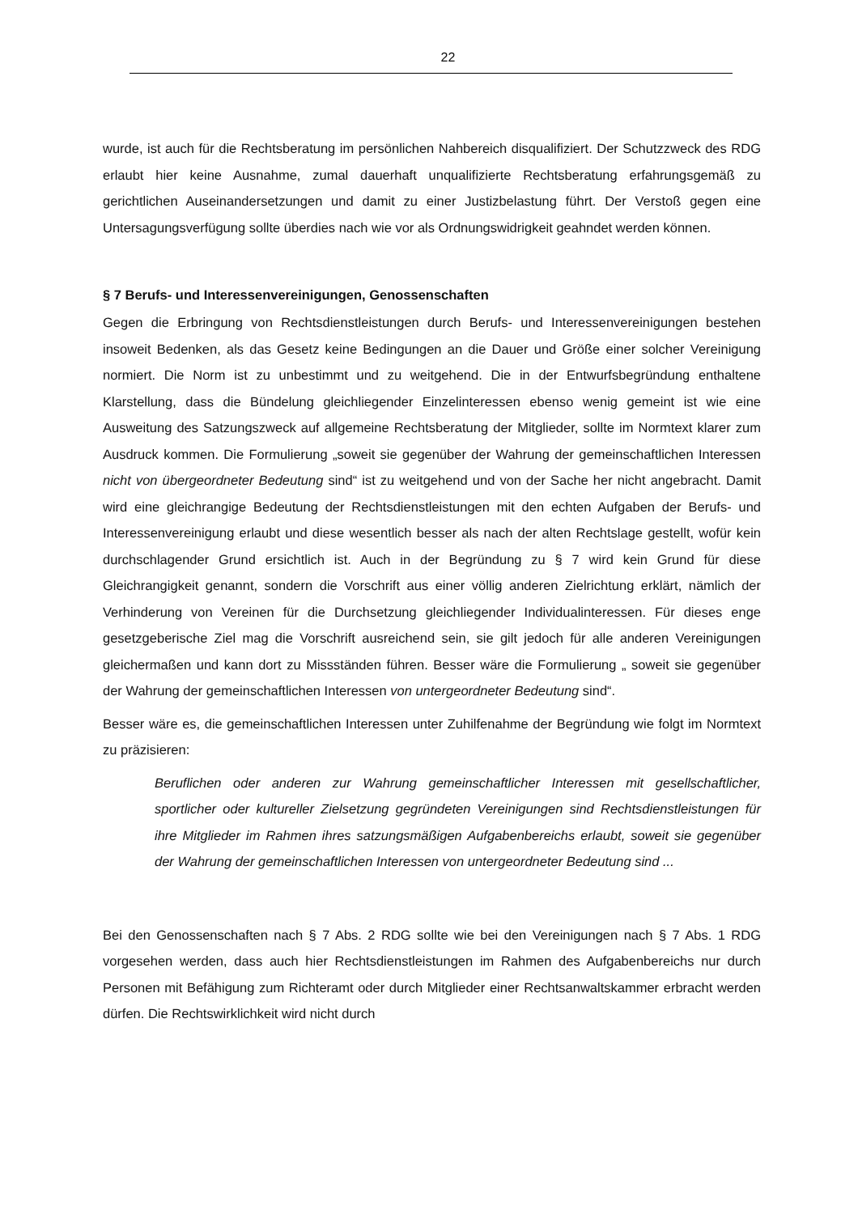22
wurde, ist auch für die Rechtsberatung im persönlichen Nahbereich disqualifiziert. Der Schutzzweck des RDG erlaubt hier keine Ausnahme, zumal dauerhaft unqualifizierte Rechtsberatung erfahrungsgemäß zu gerichtlichen Auseinandersetzungen und damit zu einer Justizbelastung führt. Der Verstoß gegen eine Untersagungsverfügung sollte überdies nach wie vor als Ordnungswidrigkeit geahndet werden können.
§ 7 Berufs- und Interessenvereinigungen, Genossenschaften
Gegen die Erbringung von Rechtsdienstleistungen durch Berufs- und Interessenvereinigungen bestehen insoweit Bedenken, als das Gesetz keine Bedingungen an die Dauer und Größe einer solcher Vereinigung normiert. Die Norm ist zu unbestimmt und zu weitgehend. Die in der Entwurfsbegründung enthaltene Klarstellung, dass die Bündelung gleichliegender Einzelinteressen ebenso wenig gemeint ist wie eine Ausweitung des Satzungszweck auf allgemeine Rechtsberatung der Mitglieder, sollte im Normtext klarer zum Ausdruck kommen. Die Formulierung „soweit sie gegenüber der Wahrung der gemeinschaftlichen Interessen nicht von übergeordneter Bedeutung sind“ ist zu weitgehend und von der Sache her nicht angebracht. Damit wird eine gleichrangige Bedeutung der Rechtsdienstleistungen mit den echten Aufgaben der Berufs- und Interessenvereinigung erlaubt und diese wesentlich besser als nach der alten Rechtslage gestellt, wofür kein durchschlagender Grund ersichtlich ist. Auch in der Begründung zu § 7 wird kein Grund für diese Gleichrangigkeit genannt, sondern die Vorschrift aus einer völlig anderen Zielrichtung erklärt, nämlich der Verhinderung von Vereinen für die Durchsetzung gleichliegender Individualinteressen. Für dieses enge gesetzgeberische Ziel mag die Vorschrift ausreichend sein, sie gilt jedoch für alle anderen Vereinigungen gleichermaßen und kann dort zu Missständen führen. Besser wäre die Formulierung „ soweit sie gegenüber der Wahrung der gemeinschaftlichen Interessen von untergeordneter Bedeutung sind“.
Besser wäre es, die gemeinschaftlichen Interessen unter Zuhilfenahme der Begründung wie folgt im Normtext zu präzisieren:
Beruflichen oder anderen zur Wahrung gemeinschaftlicher Interessen mit gesellschaftlicher, sportlicher oder kultureller Zielsetzung gegründeten Vereinigungen sind Rechtsdienstleistungen für ihre Mitglieder im Rahmen ihres satzungsmäßigen Aufgabenbereichs erlaubt, soweit sie gegenüber der Wahrung der gemeinschaftlichen Interessen von untergeordneter Bedeutung sind ...
Bei den Genossenschaften nach § 7 Abs. 2 RDG sollte wie bei den Vereinigungen nach § 7 Abs. 1 RDG vorgesehen werden, dass auch hier Rechtsdienstleistungen im Rahmen des Aufgabenbereichs nur durch Personen mit Befähigung zum Richteramt oder durch Mitglieder einer Rechtsanwaltskammer erbracht werden dürfen. Die Rechtswirklichkeit wird nicht durch